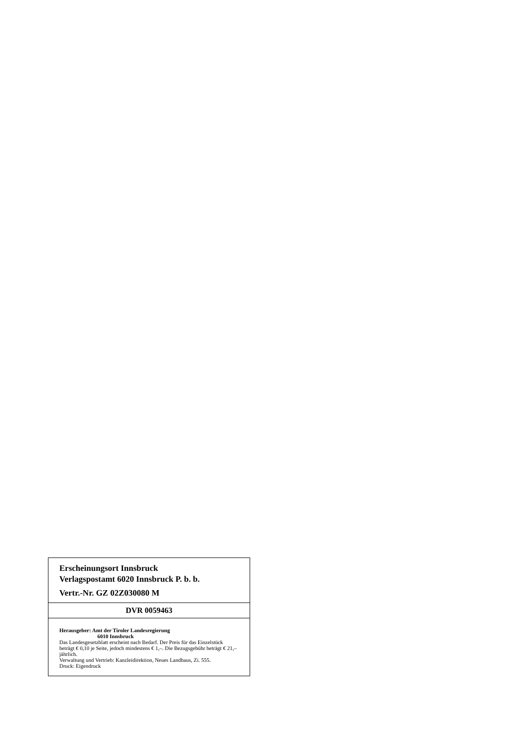Erscheinungsort Innsbruck
Verlagspostamt 6020 Innsbruck P. b. b.
Vertr.-Nr. GZ 02Z030080 M
DVR 0059463
Herausgeber: Amt der Tiroler Landesregierung
6010 Innsbruck
Das Landesgesetzblatt erscheint nach Bedarf. Der Preis für das Einzelstück beträgt € 0,10 je Seite, jedoch mindestens € 1,–. Die Bezugsgebühr beträgt € 21,– jährlich.
Verwaltung und Vertrieb: Kanzleidirektion, Neues Landhaus, Zi. 555.
Druck: Eigendruck